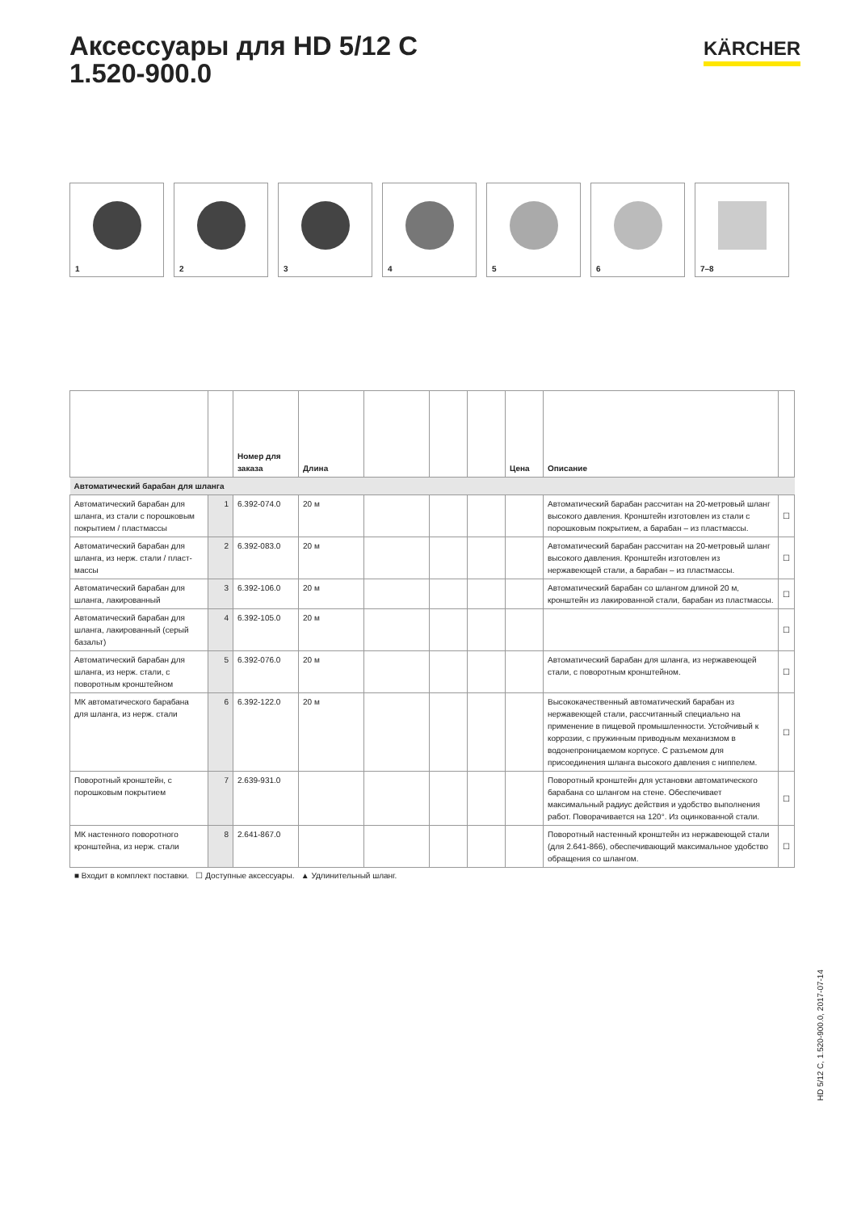Аксессуары для HD 5/12 C
1.520-900.0
KÄRCHER
1
2
3
4
5
6
7–8
| | | Номер для заказа | Длина | | | | Цена | Описание | |
| --- | --- | --- | --- | --- | --- | --- | --- | --- | --- |
| Автоматический барабан для шланга | | | | | | | | | |
| Автоматический барабан для шланга, из стали с порошковым покрытием / пластмассы | 1 | 6.392-074.0 | 20 м | | | | | Автоматический барабан рассчитан на 20-метровый шланг высокого давления. Кронштейн изготовлен из стали с порошковым покрытием, а барабан – из пластмассы. | ☐ |
| Автоматический барабан для шланга, из нерж. стали / пласт-массы | 2 | 6.392-083.0 | 20 м | | | | | Автоматический барабан рассчитан на 20-метровый шланг высокого давления. Кронштейн изготовлен из нержавеющей стали, а барабан – из пластмассы. | ☐ |
| Автоматический барабан для шланга, лакированный | 3 | 6.392-106.0 | 20 м | | | | | Автоматический барабан со шлангом длиной 20 м, кронштейн из лакированной стали, барабан из пластмассы. | ☐ |
| Автоматический барабан для шланга, лакированный (серый базальт) | 4 | 6.392-105.0 | 20 м | | | | | | ☐ |
| Автоматический барабан для шланга, из нерж. стали, с поворотным кронштейном | 5 | 6.392-076.0 | 20 м | | | | | Автоматический барабан для шланга, из нержавеющей стали, с поворотным кронштейном. | ☐ |
| МК автоматического барабана для шланга, из нерж. стали | 6 | 6.392-122.0 | 20 м | | | | | Высококачественный автоматический барабан из нержавеющей стали, рассчитанный специально на применение в пищевой промышленности. Устойчивый к коррозии, с пружинным приводным механизмом в водонепроницаемом корпусе. С разъемом для присоединения шланга высокого давления с ниппелем. | ☐ |
| Поворотный кронштейн, с порошковым покрытием | 7 | 2.639-931.0 | | | | | | Поворотный кронштейн для установки автоматического барабана со шлангом на стене. Обеспечивает максимальный радиус действия и удобство выполнения работ. Поворачивается на 120°. Из оцинкованной стали. | ☐ |
| МК настенного поворотного кронштейна, из нерж. стали | 8 | 2.641-867.0 | | | | | | Поворотный настенный кронштейн из нержавеющей стали (для 2.641-866), обеспечивающий максимальное удобство обращения со шлангом. | ☐ |
■ Входит в комплект поставки. ☐ Доступные аксессуары. ▲ Удлинительный шланг.
HD 5/12 C, 1.520-900.0, 2017-07-14